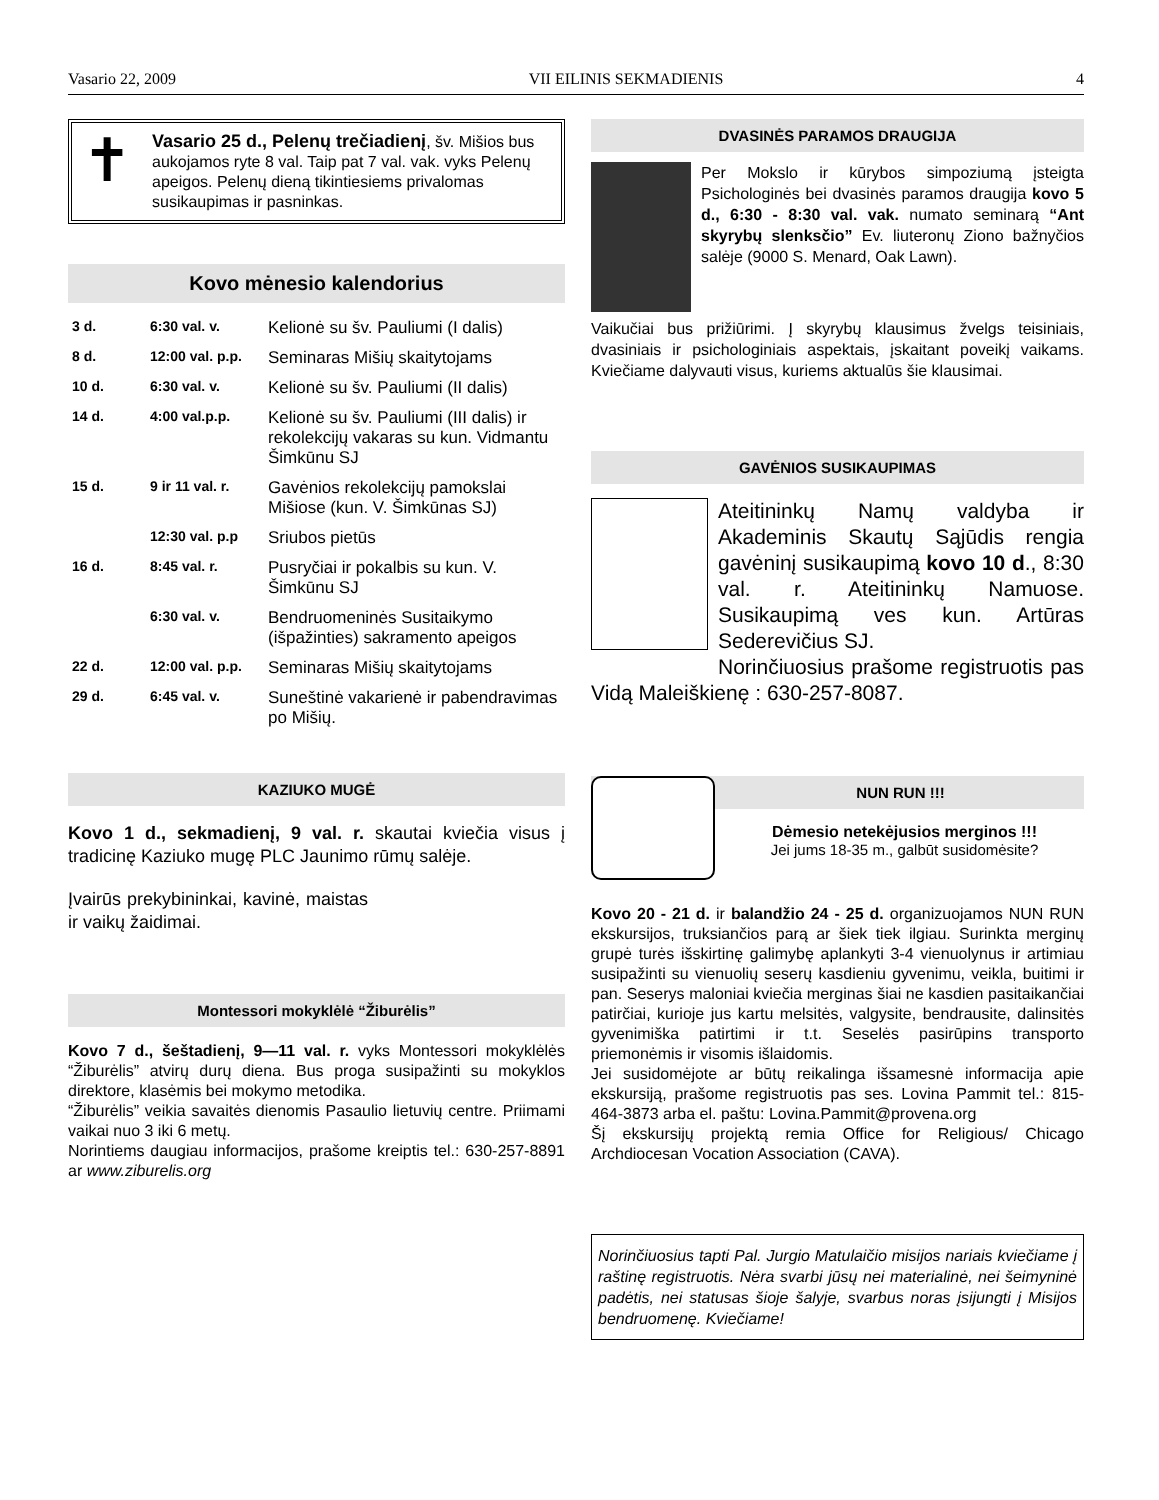Vasario 22, 2009 VII EILINIS SEKMADIENIS 4
✝
Vasario 25 d., Pelenų trečiadienį, šv. Mišios bus aukojamos ryte 8 val. Taip pat 7 val. vak. vyks Pelenų apeigos. Pelenų dieną tikintiesiems privalomas susikaupimas ir pasninkas.
Kovo mėnesio kalendorius
| 3 d. | 6:30 val. v. | Kelionė su šv. Pauliumi (I dalis) |
| 8 d. | 12:00 val. p.p. | Seminaras Mišių skaitytojams |
| 10 d. | 6:30 val. v. | Kelionė su šv. Pauliumi (II dalis) |
| 14 d. | 4:00 val.p.p. | Kelionė su šv. Pauliumi (III dalis) ir rekolekcijų vakaras su kun. Vidmantu Šimkūnu SJ |
| 15 d. | 9 ir 11 val. r. | Gavėnios rekolekcijų pamokslai Mišiose (kun. V. Šimkūnas SJ) |
| | 12:30 val. p.p | Sriubos pietūs |
| 16 d. | 8:45 val. r. | Pusryčiai ir pokalbis su kun. V. Šimkūnu SJ |
| | 6:30 val. v. | Bendruomeninės Susitaikymo (išpažinties) sakramento apeigos |
| 22 d. | 12:00 val. p.p. | Seminaras Mišių skaitytojams |
| 29 d. | 6:45 val. v. | Suneštinė vakarienė ir pabendravimas po Mišių. |
KAZIUKO MUGĖ
Kovo 1 d., sekmadienį, 9 val. r. skautai kviečia visus į tradicinę Kaziuko mugę PLC Jaunimo rūmų salėje.
Įvairūs prekybininkai, kavinė, maistas ir vaikų žaidimai.
Montessori mokyklėlė “Žiburėlis”
Kovo 7 d., šeštadienį, 9—11 val. r. vyks Montessori mokyklėlės “Žiburėlis” atvirų durų diena. Bus proga susipažinti su mokyklos direktore, klasėmis bei mokymo metodika.
“Žiburėlis” veikia savaitės dienomis Pasaulio lietuvių centre. Priimami vaikai nuo 3 iki 6 metų.
Norintiems daugiau informacijos, prašome kreiptis tel.: 630-257-8891 ar www.ziburelis.org
DVASINĖS PARAMOS DRAUGIJA
Per Mokslo ir kūrybos simpoziumą įsteigta Psichologinės bei dvasinės paramos draugija kovo 5 d., 6:30 - 8:30 val. vak. numato seminarą “Ant skyrybų slenksčio” Ev. liuteronų Ziono bažnyčios salėje (9000 S. Menard, Oak Lawn).
Vaikučiai bus prižiūrimi. Į skyrybų klausimus žvelgs teisiniais, dvasiniais ir psichologiniais aspektais, įskaitant poveikį vaikams. Kviečiame dalyvauti visus, kuriems aktualūs šie klausimai.
GAVĖNIOS SUSIKAUPIMAS
Ateitininkų Namų valdyba ir Akademinis Skautų Sąjūdis rengia gavėninį susikaupimą kovo 10 d., 8:30 val. r. Ateitininkų Namuose. Susikaupimą ves kun. Artūras Sederevičius SJ.
Norinčiuosius prašome registruotis pas Vidą Maleiškienę : 630-257-8087.
NUN RUN !!!
Dėmesio netekėjusios merginos !!!
Jei jums 18-35 m., galbūt susidomėsite?
Kovo 20 - 21 d. ir balandžio 24 - 25 d. organizuojamos NUN RUN ekskursijos, truksiančios parą ar šiek tiek ilgiau. Surinkta merginų grupė turės išskirtinę galimybę aplankyti 3-4 vienuolynus ir artimiau susipažinti su vienuolių seserų kasdieniu gyvenimu, veikla, buitimi ir pan. Seserys maloniai kviečia merginas šiai ne kasdien pasitaikančiai patirčiai, kurioje jus kartu melsitės, valgysite, bendrausite, dalinsitės gyvenimiška patirtimi ir t.t. Seselės pasirūpins transporto priemonėmis ir visomis išlaidomis.
Jei susidomėjote ar būtų reikalinga išsamesnė informacija apie ekskursiją, prašome registruotis pas ses. Lovina Pammit tel.: 815-464-3873 arba el. paštu: Lovina.Pammit@provena.org
Šį ekskursijų projektą remia Office for Religious/ Chicago Archdiocesan Vocation Association (CAVA).
Norinčiuosius tapti Pal. Jurgio Matulaičio misijos nariais kviečiame į raštinę registruotis. Nėra svarbi jūsų nei materialinė, nei šeimyninė padėtis, nei statusas šioje šalyje, svarbus noras įsijungti į Misijos bendruomenę. Kviečiame!